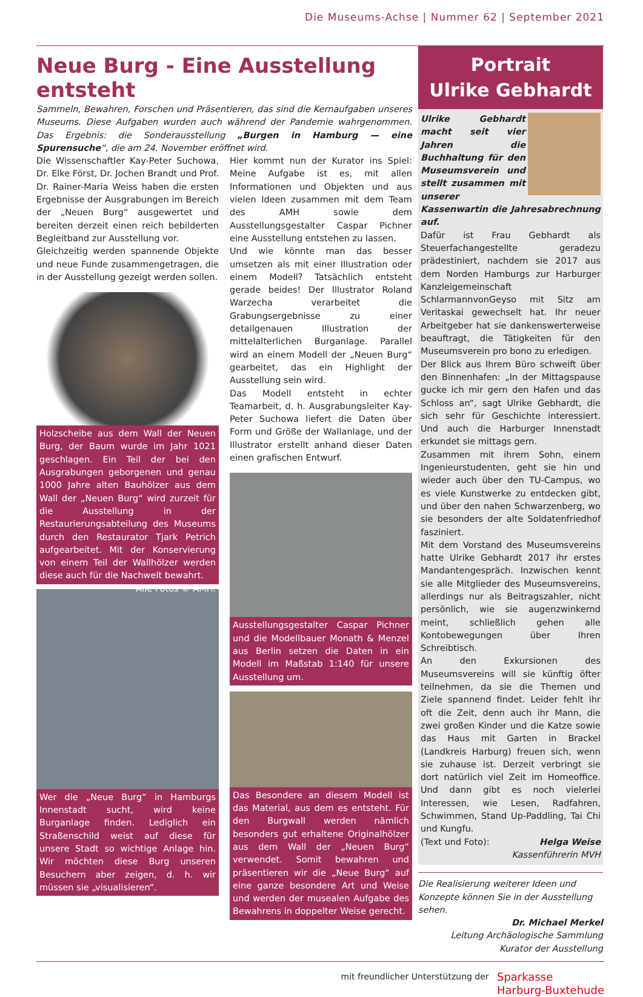Die Museums-Achse | Nummer 62 | September 2021
Neue Burg - Eine Ausstellung entsteht
Sammeln, Bewahren, Forschen und Präsentieren, das sind die Kernaufgaben unseres Museums. Diese Aufgaben wurden auch während der Pandemie wahrgenommen. Das Ergebnis: die Sonderausstellung „Burgen in Hamburg — eine Spurensuche“, die am 24. November eröffnet wird.
Die Wissenschaftler Kay-Peter Suchowa, Dr. Elke Först, Dr. Jochen Brandt und Prof. Dr. Rainer-Maria Weiss haben die ersten Ergebnisse der Ausgrabungen im Bereich der „Neuen Burg“ ausgewertet und bereiten derzeit einen reich bebilderten Begleitband zur Ausstellung vor.
Gleichzeitig werden spannende Objekte und neue Funde zusammengetragen, die in der Ausstellung gezeigt werden sollen.
Holzscheibe aus dem Wall der Neuen Burg, der Baum wurde im Jahr 1021 geschlagen. Ein Teil der bei den Ausgrabungen geborgenen und genau 1000 Jahre alten Bauhölzer aus dem Wall der „Neuen Burg“ wird zurzeit für die Ausstellung in der Restaurierungsabteilung des Museums durch den Restaurator Tjark Petrich aufgearbeitet. Mit der Konservierung von einem Teil der Wallhölzer werden diese auch für die Nachwelt bewahrt. Alle Fotos © AMH.
Wer die „Neue Burg“ in Hamburgs Innenstadt sucht, wird keine Burganlage finden. Lediglich ein Straßenschild weist auf diese für unsere Stadt so wichtige Anlage hin. Wir möchten diese Burg unseren Besuchern aber zeigen, d. h. wir müssen sie „visualisieren“.
Hier kommt nun der Kurator ins Spiel: Meine Aufgabe ist es, mit allen Informationen und Objekten und aus vielen Ideen zusammen mit dem Team des AMH sowie dem Ausstellungsgestalter Caspar Pichner eine Ausstellung entstehen zu lassen.
Und wie könnte man das besser umsetzen als mit einer Illustration oder einem Modell? Tatsächlich entsteht gerade beides! Der Illustrator Roland Warzecha verarbeitet die Grabungsergebnisse zu einer detailgenauen Illustration der mittelalterlichen Burganlage. Parallel wird an einem Modell der „Neuen Burg“ gearbeitet, das ein Highlight der Ausstellung sein wird.
Das Modell entsteht in echter Teamarbeit, d. h. Ausgrabungsleiter Kay-Peter Suchowa liefert die Daten über Form und Größe der Wallanlage, und der Illustrator erstellt anhand dieser Daten einen grafischen Entwurf.
Ausstellungsgestalter Caspar Pichner und die Modellbauer Monath & Menzel aus Berlin setzen die Daten in ein Modell im Maßstab 1:140 für unsere Ausstellung um.
Das Besondere an diesem Modell ist das Material, aus dem es entsteht. Für den Burgwall werden nämlich besonders gut erhaltene Originalhölzer aus dem Wall der „Neuen Burg“ verwendet. Somit bewahren und präsentieren wir die „Neue Burg“ auf eine ganze besondere Art und Weise und werden der musealen Aufgabe des Bewahrens in doppelter Weise gerecht.
Portrait
Ulrike Gebhardt
Ulrike Gebhardt macht seit vier Jahren die Buchhaltung für den Museumsverein und stellt zusammen mit unserer Kassenwartin die Jahresabrechnung auf.
Dafür ist Frau Gebhardt als Steuerfachangestellte geradezu prädestiniert, nachdem sie 2017 aus dem Norden Hamburgs zur Harburger Kanzleigemeinschaft SchlarmannvonGeyso mit Sitz am Veritaskai gewechselt hat. Ihr neuer Arbeitgeber hat sie dankenswerterweise beauftragt, die Tätigkeiten für den Museumsverein pro bono zu erledigen.
Der Blick aus Ihrem Büro schweift über den Binnenhafen: „In der Mittagspause gucke ich mir gern den Hafen und das Schloss an“, sagt Ulrike Gebhardt, die sich sehr für Geschichte interessiert. Und auch die Harburger Innenstadt erkundet sie mittags gern.
Zusammen mit ihrem Sohn, einem Ingenieurstudenten, geht sie hin und wieder auch über den TU-Campus, wo es viele Kunstwerke zu entdecken gibt, und über den nahen Schwarzenberg, wo sie besonders der alte Soldatenfriedhof fasziniert.
Mit dem Vorstand des Museumsvereins hatte Ulrike Gebhardt 2017 ihr erstes Mandantengespräch. Inzwischen kennt sie alle Mitglieder des Museumsvereins, allerdings nur als Beitragszahler, nicht persönlich, wie sie augenzwinkernd meint, schließlich gehen alle Kontobewegungen über Ihren Schreibtisch.
An den Exkursionen des Museumsvereins will sie künftig öfter teilnehmen, da sie die Themen und Ziele spannend findet. Leider fehlt ihr oft die Zeit, denn auch ihr Mann, die zwei großen Kinder und die Katze sowie das Haus mit Garten in Brackel (Landkreis Harburg) freuen sich, wenn sie zuhause ist. Derzeit verbringt sie dort natürlich viel Zeit im Homeoffice. Und dann gibt es noch vielerlei Interessen, wie Lesen, Radfahren, Schwimmen, Stand Up-Paddling, Tai Chi und Kungfu.
(Text und Foto): Helga Weise
Kassenführerin MVH
Die Realisierung weiterer Ideen und Konzepte können Sie in der Ausstellung sehen.
Dr. Michael Merkel
Leitung Archäologische Sammlung
Kurator der Ausstellung
mit freundlicher Unterstützung der Sparkasse
Harburg-Buxtehude